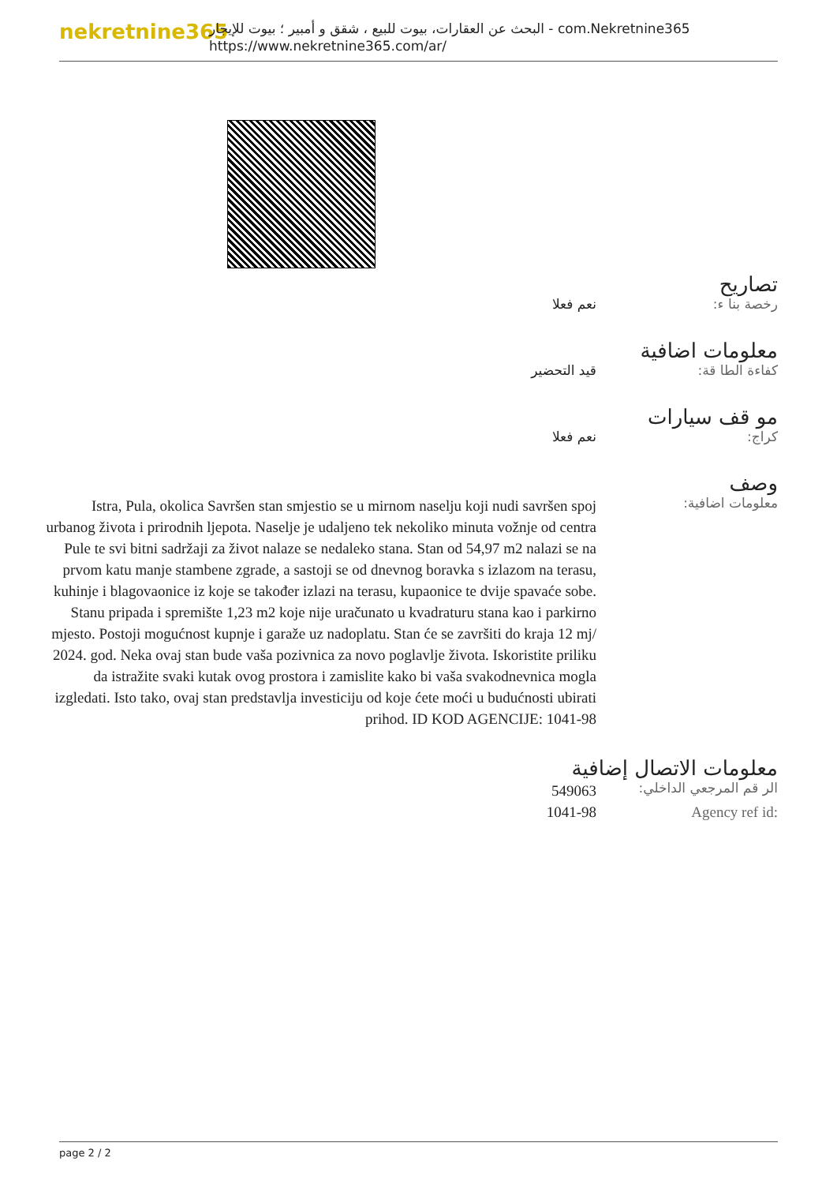nekretnine365
البحث عن العقارات، بيوت للبيع ، شقق و أمبير ؛ بيوت للإيجار - com.Nekretnine365
https://www.nekretnine365.com/ar/
تصاريح
رخصة بنا ء: نعم فعلا
معلومات اضافية
كفاءة الطا قة: قيد التحضير
مو قف سيارات
كراج: نعم فعلا
وصف
معلومات اضافية:
Istra, Pula, okolica Savršen stan smjestio se u mirnom naselju koji nudi savršen spoj urbanog života i prirodnih ljepota. Naselje je udaljeno tek nekoliko minuta vožnje od centra Pule te svi bitni sadržaji za život nalaze se nedaleko stana. Stan od 54,97 m2 nalazi se na prvom katu manje stambene zgrade, a sastoji se od dnevnog boravka s izlazom na terasu, kuhinje i blagovaonice iz koje se također izlazi na terasu, kupaonice te dvije spavaće sobe. Stanu pripada i spremište 1,23 m2 koje nije uračunato u kvadraturu stana kao i parkirno mjesto. Postoji mogućnost kupnje i garaže uz nadoplatu. Stan će se završiti do kraja 12 mj/ 2024. god. Neka ovaj stan bude vaša pozivnica za novo poglavlje života. Iskoristite priliku da istražite svaki kutak ovog prostora i zamislite kako bi vaša svakodnevnica mogla izgledati. Isto tako, ovaj stan predstavlja investiciju od koje ćete moći u budućnosti ubirati prihod. ID KOD AGENCIJE: 1041-98
معلومات الاتصال إضافية
الر قم المرجعي الداخلي:
549063
Agency ref id: 1041-98
page 2 / 2